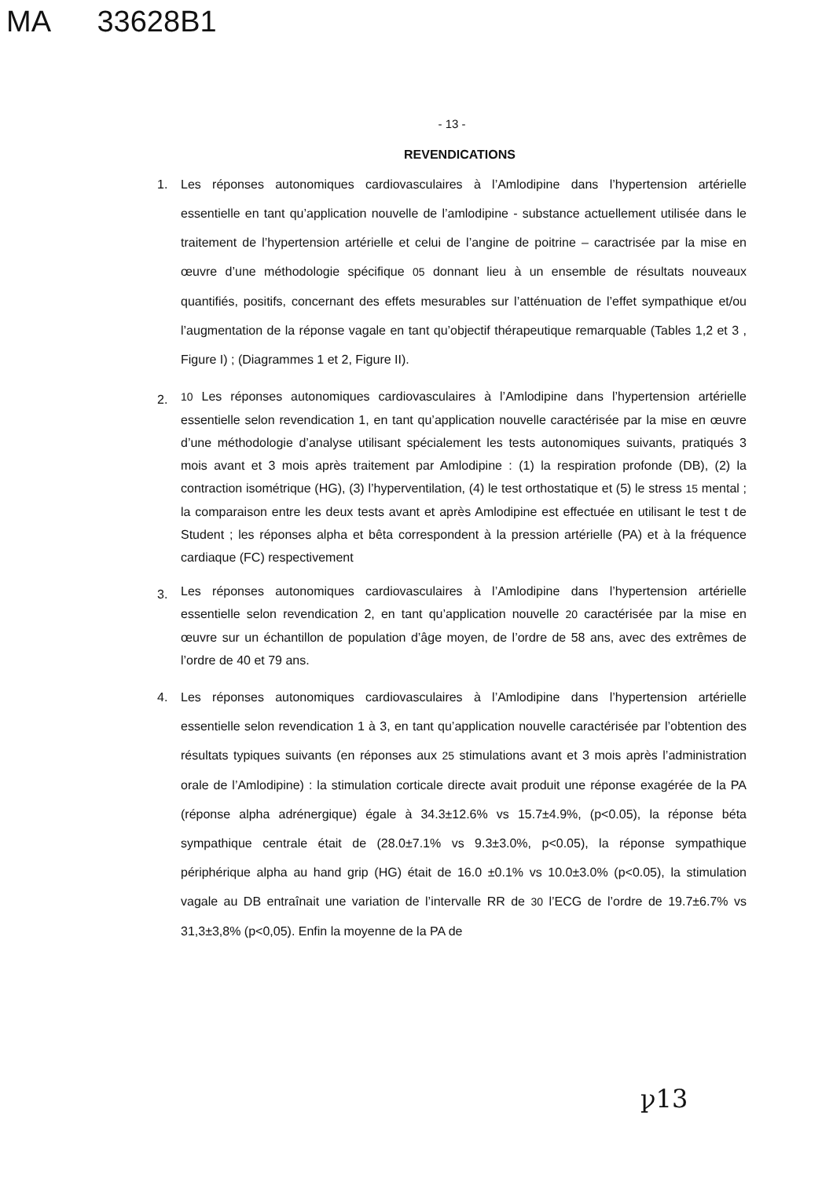MA 33628B1
- 13 -
REVENDICATIONS
1.
Les réponses autonomiques cardiovasculaires à l’Amlodipine dans l’hypertension artérielle essentielle en tant qu’application nouvelle de l’amlodipine - substance actuellement utilisée dans le traitement de l’hypertension artérielle et celui de l’angine de poitrine – caractrisée par la mise en œuvre d’une méthodologie spécifique 05 donnant lieu à un ensemble de résultats nouveaux quantifiés, positifs, concernant des effets mesurables sur l’atténuation de l’effet sympathique et/ou l’augmentation de la réponse vagale en tant qu’objectif thérapeutique remarquable (Tables 1,2 et 3 , Figure I) ; (Diagrammes 1 et 2, Figure II).
2.
10 Les réponses autonomiques cardiovasculaires à l’Amlodipine dans l’hypertension artérielle essentielle selon revendication 1, en tant qu’application nouvelle caractérisée par la mise en œuvre d’une méthodologie d’analyse utilisant spécialement les tests autonomiques suivants, pratiqués 3 mois avant et 3 mois après traitement par Amlodipine : (1) la respiration profonde (DB), (2) la contraction isométrique (HG), (3) l’hyperventilation, (4) le test orthostatique et (5) le stress 15 mental ; la comparaison entre les deux tests avant et après Amlodipine est effectuée en utilisant le test t de Student ; les réponses alpha et bêta correspondent à la pression artérielle (PA) et à la fréquence cardiaque (FC) respectivement
3.
Les réponses autonomiques cardiovasculaires à l’Amlodipine dans l’hypertension artérielle essentielle selon revendication 2, en tant qu’application nouvelle 20 caractérisée par la mise en œuvre sur un échantillon de population d’âge moyen, de l’ordre de 58 ans, avec des extrêmes de l’ordre de 40 et 79 ans.
4.
Les réponses autonomiques cardiovasculaires à l’Amlodipine dans l’hypertension artérielle essentielle selon revendication 1 à 3, en tant qu’application nouvelle caractérisée par l’obtention des résultats typiques suivants (en réponses aux 25 stimulations avant et 3 mois après l’administration orale de l’Amlodipine) : la stimulation corticale directe avait produit une réponse exagérée de la PA (réponse alpha adrénergique) égale à 34.3±12.6% vs 15.7±4.9%, (p<0.05), la réponse béta sympathique centrale était de (28.0±7.1% vs 9.3±3.0%, p<0.05), la réponse sympathique périphérique alpha au hand grip (HG) était de 16.0 ±0.1% vs 10.0±3.0% (p<0.05), la stimulation vagale au DB entraînait une variation de l’intervalle RR de 30 l’ECG de l’ordre de 19.7±6.7% vs 31,3±3,8% (p<0,05). Enfin la moyenne de la PA de
ꝩ13